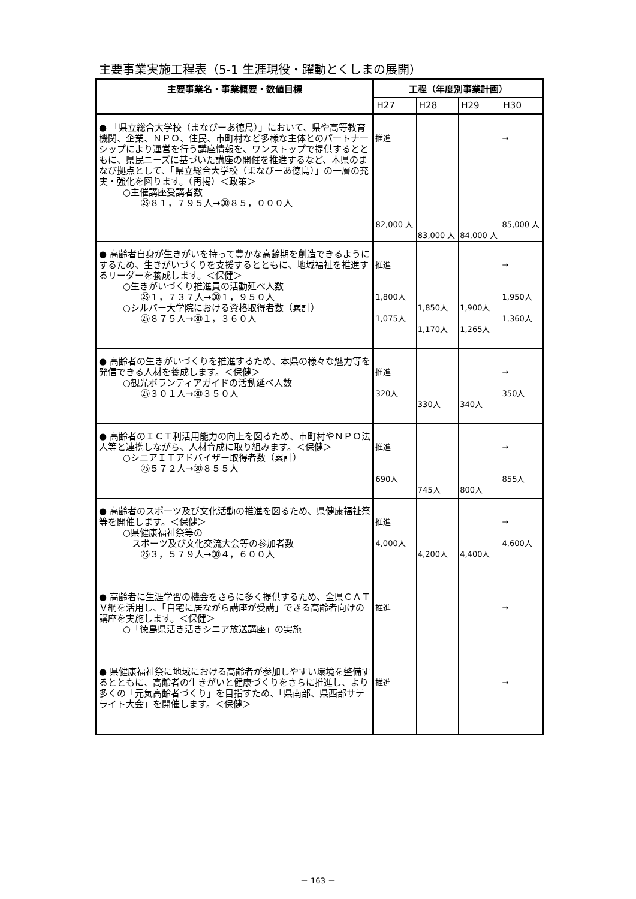主要事業実施工程表（5-1 生涯現役・躍動とくしまの展開）
| 主要事業名・事業概要・数値目標 | 工程（年度別事業計画） | | | |
| --- | --- | --- | --- | --- |
| | H27 | H28 | H29 | H30 |
| ● 「県立総合大学校（まなびーあ徳島）」において、県や高等教育機関、企業、ＮＰＯ、住民、市町村など多様な主体とのパートナーシップにより運営を行う講座情報を、ワンストップで提供するとともに、県民ニーズに基づいた講座の開催を推進するなど、本県のまなび拠点として、「県立総合大学校（まなびーあ徳島）」の一層の充実・強化を図ります。（再掲）＜政策＞ ○主催講座受講者数 ㉕８１，７９５人→㉚８５，０００人 | 推進 82,000 人 | 83,000 人 | 84,000 人 | → 85,000 人 |
| ● 高齢者自身が生きがいを持って豊かな高齢期を創造できるようにするため、生きがいづくりを支援するとともに、地域福祉を推進するリーダーを養成します。＜保健＞ ○生きがいづくり推進員の活動延べ人数 ㉕１，７３７人→㉚１，９５０人 ○シルバー大学院における資格取得者数（累計） ㉕８７５人→㉚１，３６０人 | 推進 1,800人 1,075人 | 1,850人 1,170人 | 1,900人 1,265人 | → 1,950人 1,360人 |
| ● 高齢者の生きがいづくりを推進するため、本県の様々な魅力等を発信できる人材を養成します。＜保健＞ ○観光ボランティアガイドの活動延べ人数 ㉕３０１人→㉚３５０人 | 推進 320人 | 330人 | 340人 | → 350人 |
| ● 高齢者のＩＣＴ利活用能力の向上を図るため、市町村やＮＰＯ法人等と連携しながら、人材育成に取り組みます。＜保健＞ ○シニアＩＴアドバイザー取得者数（累計） ㉕５７２人→㉚８５５人 | 推進 690人 | 745人 | 800人 | → 855人 |
| ● 高齢者のスポーツ及び文化活動の推進を図るため、県健康福祉祭等を開催します。＜保健＞ ○県健康福祉祭等の スポーツ及び文化交流大会等の参加者数 ㉕３，５７９人→㉚４，６００人 | 推進 4,000人 | 4,200人 | 4,400人 | → 4,600人 |
| ● 高齢者に生涯学習の機会をさらに多く提供するため、全県ＣＡＴＶ網を活用し、「自宅に居ながら講座が受講」できる高齢者向けの講座を実施します。＜保健＞ ○「徳島県活き活きシニア放送講座」の実施 | 推進 | | | → |
| ● 県健康福祉祭に地域における高齢者が参加しやすい環境を整備するとともに、高齢者の生きがいと健康づくりをさらに推進し、より多くの「元気高齢者づくり」を目指すため、「県南部、県西部サテライト大会」を開催します。＜保健＞ | 推進 | | | → |
－ 163 －